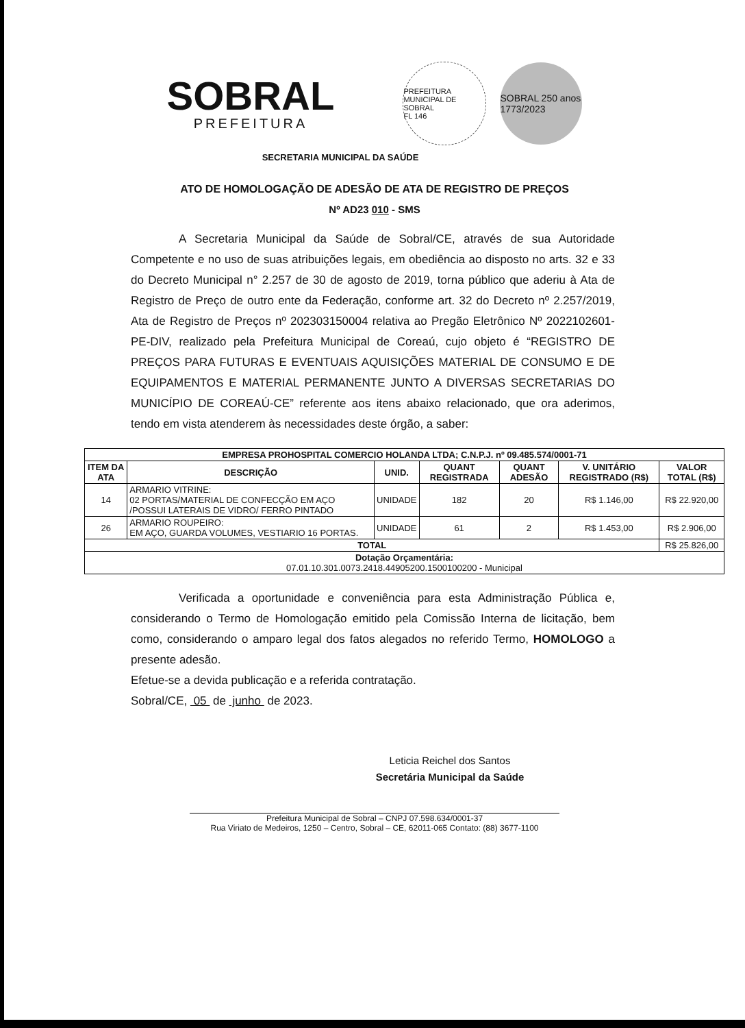SOBRAL
PREFEITURA
PREFEITURA MUNICIPAL DE SOBRAL
FL 146
SOBRAL 250 anos 1773/2023
SECRETARIA MUNICIPAL DA SAÚDE
ATO DE HOMOLOGAÇÃO DE ADESÃO DE ATA DE REGISTRO DE PREÇOS
Nº AD23 010 - SMS
A Secretaria Municipal da Saúde de Sobral/CE, através de sua Autoridade Competente e no uso de suas atribuições legais, em obediência ao disposto no arts. 32 e 33 do Decreto Municipal n° 2.257 de 30 de agosto de 2019, torna público que aderiu à Ata de Registro de Preço de outro ente da Federação, conforme art. 32 do Decreto nº 2.257/2019, Ata de Registro de Preços nº 202303150004 relativa ao Pregão Eletrônico Nº 2022102601-PE-DIV, realizado pela Prefeitura Municipal de Coreaú, cujo objeto é “REGISTRO DE PREÇOS PARA FUTURAS E EVENTUAIS AQUISIÇÕES MATERIAL DE CONSUMO E DE EQUIPAMENTOS E MATERIAL PERMANENTE JUNTO A DIVERSAS SECRETARIAS DO MUNICÍPIO DE COREAÚ-CE” referente aos itens abaixo relacionado, que ora aderimos, tendo em vista atenderem às necessidades deste órgão, a saber:
| EMPRESA PROHOSPITAL COMERCIO HOLANDA LTDA; C.N.P.J. nº 09.485.574/0001-71 | | | | | | |
| --- | --- | --- | --- | --- | --- | --- |
| ITEM DA ATA | DESCRIÇÃO | UNID. | QUANT REGISTRADA | QUANT ADESÃO | V. UNITÁRIO REGISTRADO (R$) | VALOR TOTAL (R$) |
| 14 | ARMARIO VITRINE: 02 PORTAS/MATERIAL DE CONFECÇÃO EM AÇO /POSSUI LATERAIS DE VIDRO/ FERRO PINTADO | UNIDADE | 182 | 20 | R$ 1.146,00 | R$ 22.920,00 |
| 26 | ARMARIO ROUPEIRO: EM AÇO, GUARDA VOLUMES, VESTIARIO 16 PORTAS. | UNIDADE | 61 | 2 | R$ 1.453,00 | R$ 2.906,00 |
| TOTAL | | | | | | R$ 25.826,00 |
| Dotação Orçamentária: 07.01.10.301.0073.2418.44905200.1500100200 - Municipal | | | | | | |
Verificada a oportunidade e conveniência para esta Administração Pública e, considerando o Termo de Homologação emitido pela Comissão Interna de licitação, bem como, considerando o amparo legal dos fatos alegados no referido Termo, HOMOLOGO a presente adesão.
Efetue-se a devida publicação e a referida contratação.
Sobral/CE, 05 de junho de 2023.
Leticia Reichel dos Santos
Secretária Municipal da Saúde
Prefeitura Municipal de Sobral – CNPJ 07.598.634/0001-37
Rua Viriato de Medeiros, 1250 – Centro, Sobral – CE, 62011-065 Contato: (88) 3677-1100